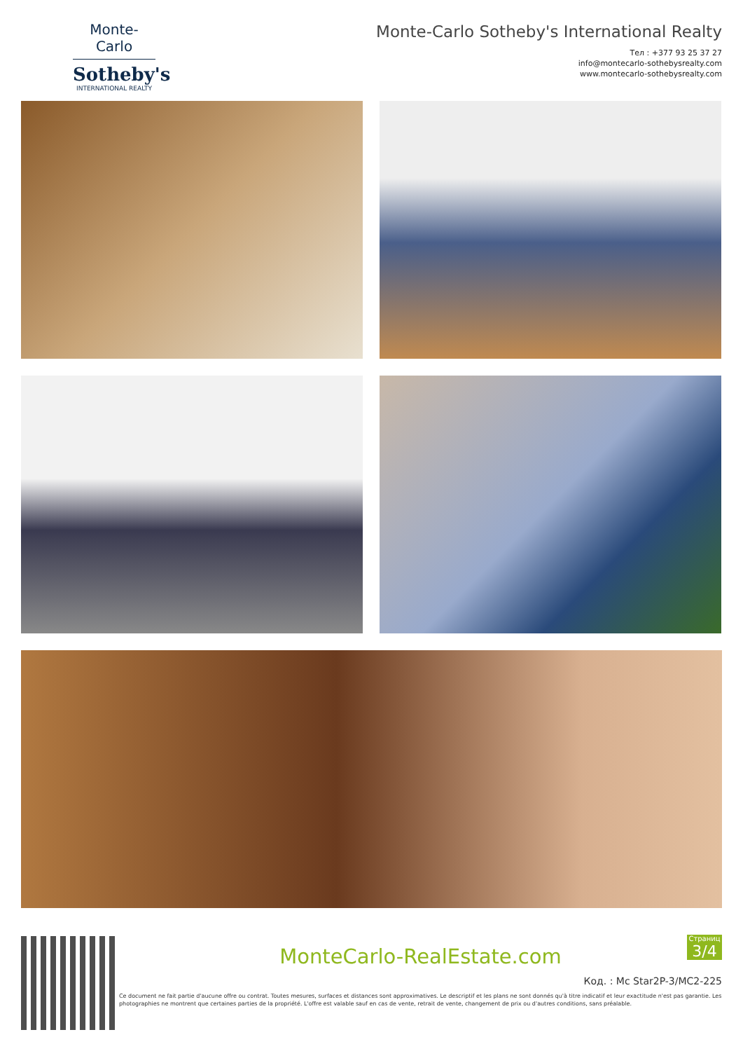Monte-Carlo
Sotheby's
INTERNATIONAL REALTY
Monte-Carlo Sotheby's International Realty
Тел : +377 93 25 37 27
info@montecarlo-sothebysrealty.com
www.montecarlo-sothebysrealty.com
MonteCarlo-RealEstate.com
Код. : Mc Star2P-3/MC2-225
Ce document ne fait partie d'aucune offre ou contrat. Toutes mesures, surfaces et distances sont approximatives. Le descriptif et les plans ne sont donnés qu'à titre indicatif et leur exactitude n'est pas garantie. Les photographies ne montrent que certaines parties de la propriété. L'offre est valable sauf en cas de vente, retrait de vente, changement de prix ou d'autres conditions, sans préalable.
Страниц
3/4